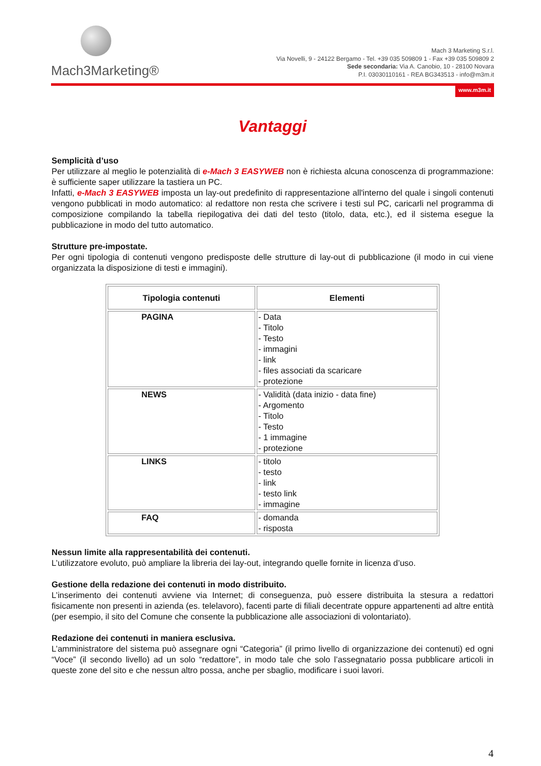Mach3Marketing®
Mach 3 Marketing S.r.l.
Via Novelli, 9 - 24122 Bergamo - Tel. +39 035 509809 1 - Fax +39 035 509809 2
Sede secondaria: Via A. Canobio, 10 - 28100 Novara
P.I. 03030110161 - REA BG343513 - info@m3m.it
www.m3m.it
Vantaggi
Semplicità d’uso
Per utilizzare al meglio le potenzialità di e-Mach 3 EASYWEB non è richiesta alcuna conoscenza di programmazione: è sufficiente saper utilizzare la tastiera un PC.
Infatti, e-Mach 3 EASYWEB imposta un lay-out predefinito di rappresentazione all'interno del quale i singoli contenuti vengono pubblicati in modo automatico: al redattore non resta che scrivere i testi sul PC, caricarli nel programma di composizione compilando la tabella riepilogativa dei dati del testo (titolo, data, etc.), ed il sistema esegue la pubblicazione in modo del tutto automatico.
Strutture pre-impostate.
Per ogni tipologia di contenuti vengono predisposte delle strutture di lay-out di pubblicazione (il modo in cui viene organizzata la disposizione di testi e immagini).
| Tipologia contenuti | Elementi |
| --- | --- |
| PAGINA | - Data - Titolo - Testo - immagini - link - files associati da scaricare - protezione |
| NEWS | - Validità (data inizio - data fine) - Argomento - Titolo - Testo - 1 immagine - protezione |
| LINKS | - titolo - testo - link - testo link - immagine |
| FAQ | - domanda - risposta |
Nessun limite alla rappresentabilità dei contenuti.
L’utilizzatore evoluto, può ampliare la libreria dei lay-out, integrando quelle fornite in licenza d’uso.
Gestione della redazione dei contenuti in modo distribuito.
L’inserimento dei contenuti avviene via Internet; di conseguenza, può essere distribuita la stesura a redattori fisicamente non presenti in azienda (es. telelavoro), facenti parte di filiali decentrate oppure appartenenti ad altre entità (per esempio, il sito del Comune che consente la pubblicazione alle associazioni di volontariato).
Redazione dei contenuti in maniera esclusiva.
L’amministratore del sistema può assegnare ogni “Categoria” (il primo livello di organizzazione dei contenuti) ed ogni “Voce” (il secondo livello) ad un solo “redattore”, in modo tale che solo l’assegnatario possa pubblicare articoli in queste zone del sito e che nessun altro possa, anche per sbaglio, modificare i suoi lavori.
4